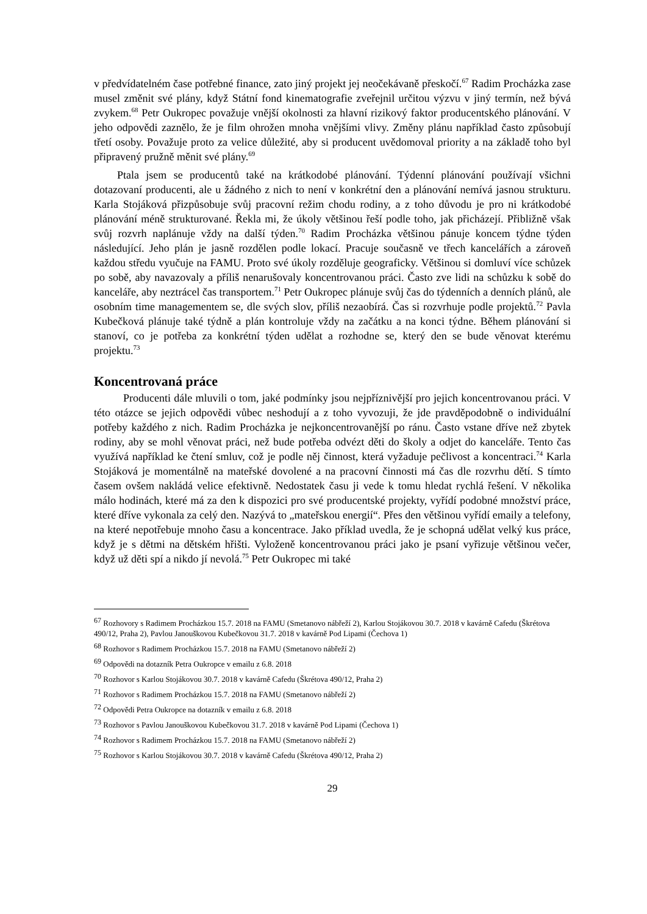v předvídatelném čase potřebné finance, zato jiný projekt jej neočekávaně přeskočí.<sup>67</sup> Radim Procházka zase musel změnit své plány, když Státní fond kinematografie zveřejnil určitou výzvu v jiný termín, než bývá zvykem.<sup>68</sup> Petr Oukropec považuje vnější okolnosti za hlavní rizikový faktor producentského plánování. V jeho odpovědi zaznělo, že je film ohrožen mnoha vnějšími vlivy. Změny plánu například často způsobují třetí osoby. Považuje proto za velice důležité, aby si producent uvědomoval priority a na základě toho byl připravený pružně měnit své plány.<sup>69</sup>
Ptala jsem se producentů také na krátkodobé plánování. Týdenní plánování používají všichni dotazovaní producenti, ale u žádného z nich to není v konkrétní den a plánování nemívá jasnou strukturu. Karla Stojáková přizpůsobuje svůj pracovní režim chodu rodiny, a z toho důvodu je pro ni krátkodobé plánování méně strukturované. Řekla mi, že úkoly většinou řeší podle toho, jak přicházejí. Přibližně však svůj rozvrh naplánuje vždy na další týden.<sup>70</sup> Radim Procházka většinou pánuje koncem týdne týden následující. Jeho plán je jasně rozdělen podle lokací. Pracuje současně ve třech kancelářích a zároveň každou středu vyučuje na FAMU. Proto své úkoly rozděluje geograficky. Většinou si domluví více schůzek po sobě, aby navazovaly a příliš nenarušovaly koncentrovanou práci. Často zve lidi na schůzku k sobě do kanceláře, aby neztrácel čas transportem.<sup>71</sup> Petr Oukropec plánuje svůj čas do týdenních a denních plánů, ale osobním time managementem se, dle svých slov, příliš nezaobírá. Čas si rozvrhuje podle projektů.<sup>72</sup> Pavla Kubečková plánuje také týdně a plán kontroluje vždy na začátku a na konci týdne. Během plánování si stanoví, co je potřeba za konkrétní týden udělat a rozhodne se, který den se bude věnovat kterému projektu.<sup>73</sup>
Koncentrovaná práce
Producenti dále mluvili o tom, jaké podmínky jsou nejpříznivější pro jejich koncentrovanou práci. V této otázce se jejich odpovědi vůbec neshodují a z toho vyvozuji, že jde pravděpodobně o individuální potřeby každého z nich. Radim Procházka je nejkoncentrovanější po ránu. Často vstane dříve než zbytek rodiny, aby se mohl věnovat práci, než bude potřeba odvézt děti do školy a odjet do kanceláře. Tento čas využívá například ke čtení smluv, což je podle něj činnost, která vyžaduje pečlivost a koncentraci.<sup>74</sup> Karla Stojáková je momentálně na mateřské dovolené a na pracovní činnosti má čas dle rozvrhu dětí. S tímto časem ovšem nakládá velice efektivně. Nedostatek času ji vede k tomu hledat rychlá řešení. V několika málo hodinách, které má za den k dispozici pro své producentské projekty, vyřídí podobné množství práce, které dříve vykonala za celý den. Nazývá to „mateřskou energií“. Přes den většinou vyřídí emaily a telefony, na které nepotřebuje mnoho času a koncentrace. Jako příklad uvedla, že je schopná udělat velký kus práce, když je s dětmi na dětském hřišti. Vyloženě koncentrovanou práci jako je psaní vyřizuje většinou večer, když už děti spí a nikdo jí nevolá.<sup>75</sup> Petr Oukropec mi také
<sup>67</sup> Rozhovory s Radimem Procházkou 15.7. 2018 na FAMU (Smetanovo nábřeží 2), Karlou Stojákovou 30.7. 2018 v kavárně Cafedu (Škrétova 490/12, Praha 2), Pavlou Janouškovou Kubečkovou 31.7. 2018 v kavárně Pod Lipami (Čechova 1)
<sup>68</sup> Rozhovor s Radimem Procházkou 15.7. 2018 na FAMU (Smetanovo nábřeží 2)
<sup>69</sup> Odpovědi na dotazník Petra Oukropce v emailu z 6.8. 2018
<sup>70</sup> Rozhovor s Karlou Stojákovou 30.7. 2018 v kavárně Cafedu (Škrétova 490/12, Praha 2)
<sup>71</sup> Rozhovor s Radimem Procházkou 15.7. 2018 na FAMU (Smetanovo nábřeží 2)
<sup>72</sup> Odpovědi Petra Oukropce na dotazník v emailu z 6.8. 2018
<sup>73</sup> Rozhovor s Pavlou Janouškovou Kubečkovou 31.7. 2018 v kavárně Pod Lipami (Čechova 1)
<sup>74</sup> Rozhovor s Radimem Procházkou 15.7. 2018 na FAMU (Smetanovo nábřeží 2)
<sup>75</sup> Rozhovor s Karlou Stojákovou 30.7. 2018 v kavárně Cafedu (Škrétova 490/12, Praha 2)
29